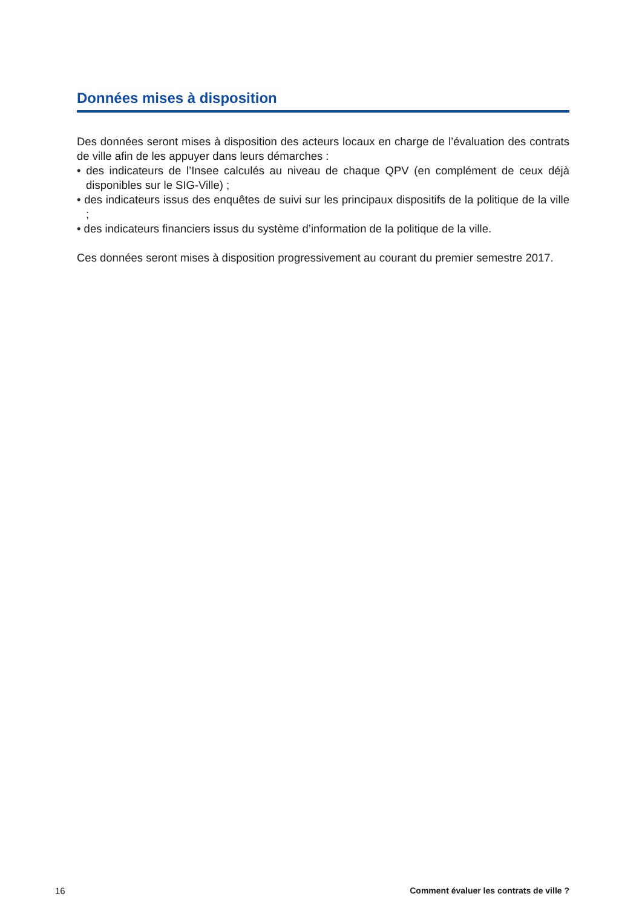Données mises à disposition
Des données seront mises à disposition des acteurs locaux en charge de l’évaluation des contrats de ville afin de les appuyer dans leurs démarches :
• des indicateurs de l’Insee calculés au niveau de chaque QPV (en complément de ceux déjà disponibles sur le SIG-Ville) ;
• des indicateurs issus des enquêtes de suivi sur les principaux dispositifs de la politique de la ville ;
• des indicateurs financiers issus du système d’information de la politique de la ville.
Ces données seront mises à disposition progressivement au courant du premier semestre 2017.
16 Comment évaluer les contrats de ville ?